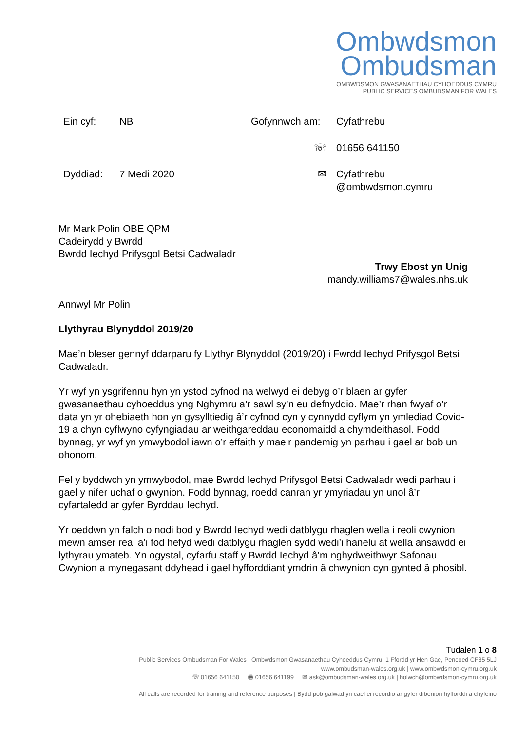Ombwdsmon
Ombudsman
OMBWDSMON GWASANAETHAU CYHOEDDUS CYMRU
PUBLIC SERVICES OMBUDSMAN FOR WALES
Ein cyf:
NB
Gofynnwch am:
Cyfathrebu
☏
01656 641150
Dyddiad:
7 Medi 2020
✉
Cyfathrebu
@ombwdsmon.cymru
Mr Mark Polin OBE QPM
Cadeirydd y Bwrdd
Bwrdd Iechyd Prifysgol Betsi Cadwaladr
Trwy Ebost yn Unig
mandy.williams7@wales.nhs.uk
Annwyl Mr Polin
Llythyrau Blynyddol 2019/20
Mae’n bleser gennyf ddarparu fy Llythyr Blynyddol (2019/20) i Fwrdd Iechyd Prifysgol Betsi Cadwaladr.
Yr wyf yn ysgrifennu hyn yn ystod cyfnod na welwyd ei debyg o’r blaen ar gyfer gwasanaethau cyhoeddus yng Nghymru a’r sawl sy’n eu defnyddio. Mae’r rhan fwyaf o’r data yn yr ohebiaeth hon yn gysylltiedig â’r cyfnod cyn y cynnydd cyflym yn ymlediad Covid-19 a chyn cyflwyno cyfyngiadau ar weithgareddau economaidd a chymdeithasol. Fodd bynnag, yr wyf yn ymwybodol iawn o’r effaith y mae’r pandemig yn parhau i gael ar bob un ohonom.
Fel y byddwch yn ymwybodol, mae Bwrdd Iechyd Prifysgol Betsi Cadwaladr wedi parhau i gael y nifer uchaf o gwynion. Fodd bynnag, roedd canran yr ymyriadau yn unol â’r cyfartaledd ar gyfer Byrddau Iechyd.
Yr oeddwn yn falch o nodi bod y Bwrdd Iechyd wedi datblygu rhaglen wella i reoli cwynion mewn amser real a’i fod hefyd wedi datblygu rhaglen sydd wedi’i hanelu at wella ansawdd ei lythyrau ymateb. Yn ogystal, cyfarfu staff y Bwrdd Iechyd â’m nghydweithwyr Safonau Cwynion a mynegasant ddyhead i gael hyfforddiant ymdrin â chwynion cyn gynted â phosibl.
Tudalen 1 o 8
Public Services Ombudsman For Wales | Ombwdsmon Gwasanaethau Cyhoeddus Cymru, 1 Ffordd yr Hen Gae, Pencoed CF35 5LJ
www.ombudsman-wales.org.uk | www.ombwdsmon-cymru.org.uk
☏ 01656 641150 🖷 01656 641199 ✉ ask@ombudsman-wales.org.uk | holwch@ombwdsmon-cymru.org.uk
All calls are recorded for training and reference purposes | Bydd pob galwad yn cael ei recordio ar gyfer dibenion hyfforddi a chyfeirio